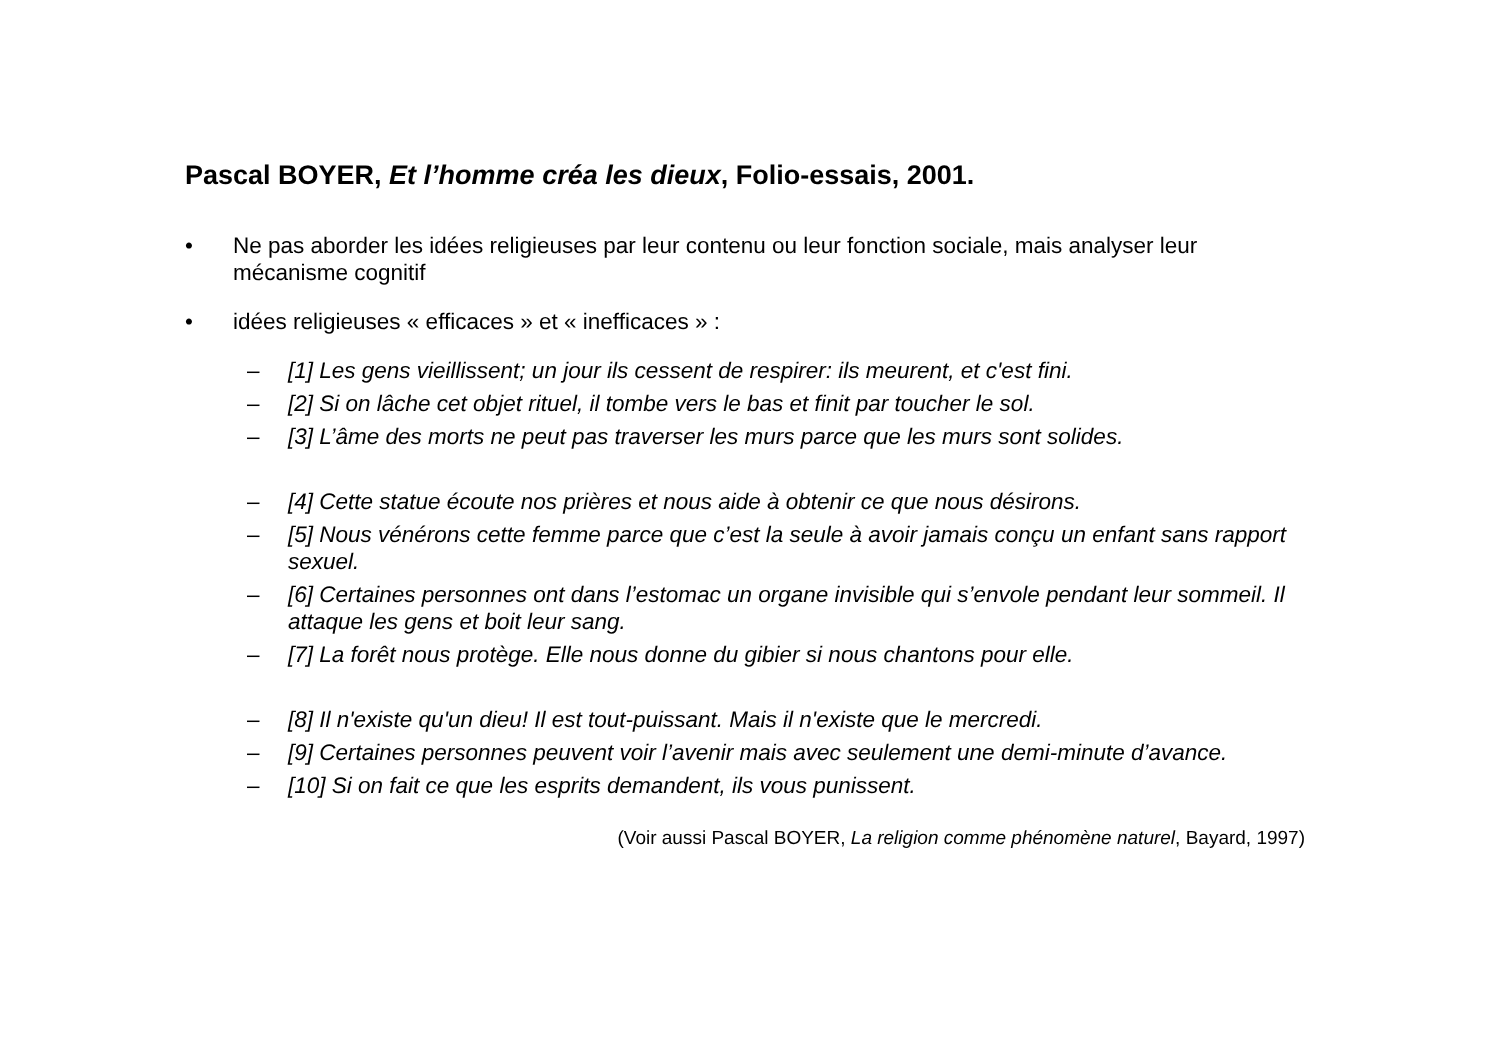Pascal BOYER, Et l’homme créa les dieux, Folio-essais, 2001.
• Ne pas aborder les idées religieuses par leur contenu ou leur fonction sociale, mais analyser leur mécanisme cognitif
• idées religieuses « efficaces » et « inefficaces » :
– [1] Les gens vieillissent; un jour ils cessent de respirer: ils meurent, et c'est fini.
– [2] Si on lâche cet objet rituel, il tombe vers le bas et finit par toucher le sol.
– [3] L’âme des morts ne peut pas traverser les murs parce que les murs sont solides.
– [4] Cette statue écoute nos prières et nous aide à obtenir ce que nous désirons.
– [5] Nous vénérons cette femme parce que c’est la seule à avoir jamais conçu un enfant sans rapport sexuel.
– [6] Certaines personnes ont dans l’estomac un organe invisible qui s’envole pendant leur sommeil. Il attaque les gens et boit leur sang.
– [7] La forêt nous protège. Elle nous donne du gibier si nous chantons pour elle.
– [8] Il n'existe qu'un dieu! Il est tout-puissant. Mais il n'existe que le mercredi.
– [9] Certaines personnes peuvent voir l’avenir mais avec seulement une demi-minute d’avance.
– [10] Si on fait ce que les esprits demandent, ils vous punissent.
(Voir aussi Pascal BOYER, La religion comme phénomène naturel, Bayard, 1997)